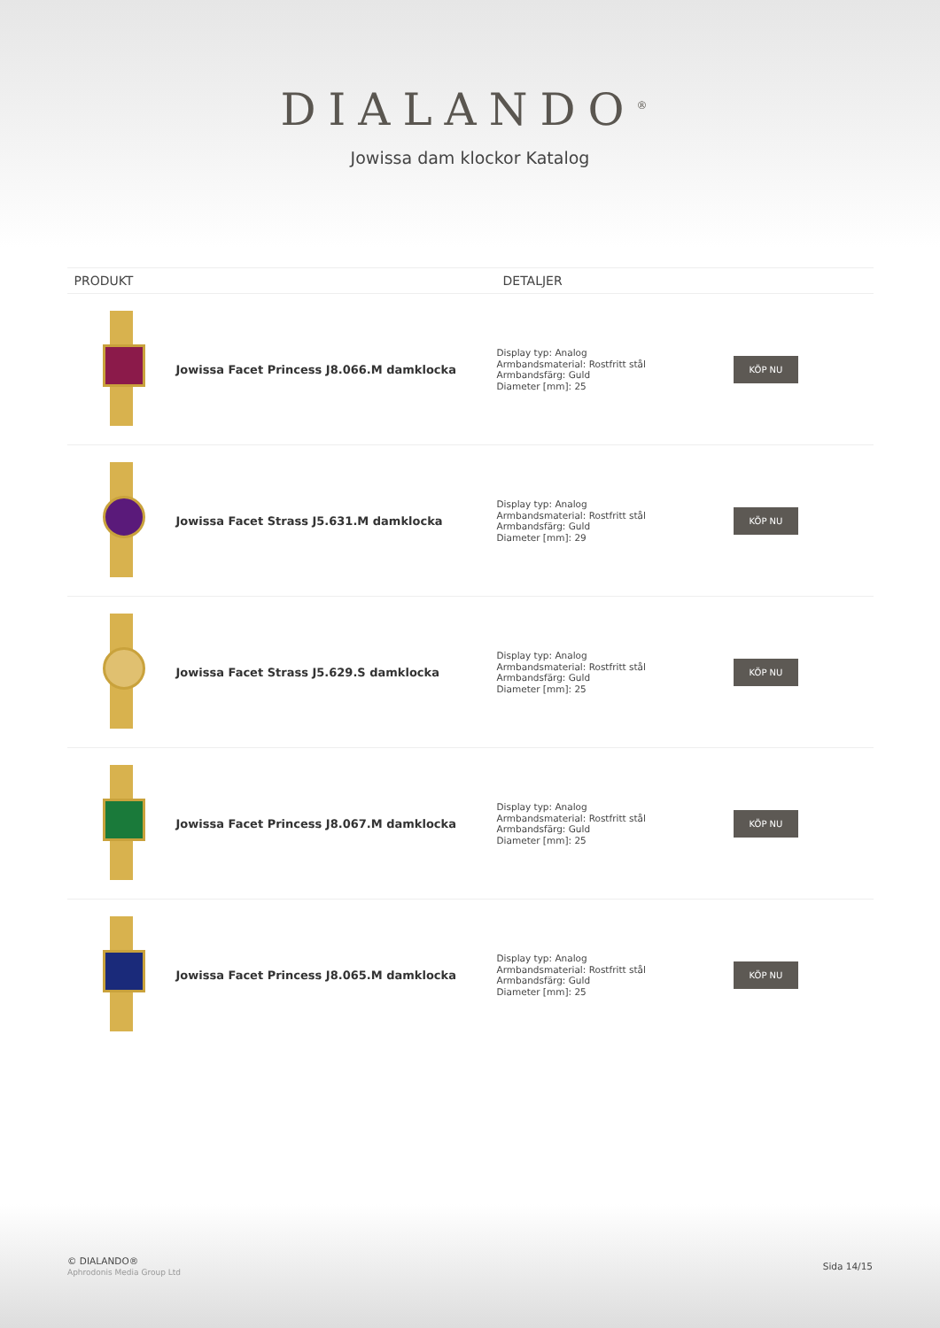DIALANDO<sup>®</sup>
Jowissa dam klockor Katalog
| PRODUKT | | DETALJER | |
| --- | --- | --- | --- |
| | Jowissa Facet Princess J8.066.M damklocka | Display typ: Analog Armbandsmaterial: Rostfritt stål Armbandsfärg: Guld Diameter [mm]: 25 | KÖP NU |
| | Jowissa Facet Strass J5.631.M damklocka | Display typ: Analog Armbandsmaterial: Rostfritt stål Armbandsfärg: Guld Diameter [mm]: 29 | KÖP NU |
| | Jowissa Facet Strass J5.629.S damklocka | Display typ: Analog Armbandsmaterial: Rostfritt stål Armbandsfärg: Guld Diameter [mm]: 25 | KÖP NU |
| | Jowissa Facet Princess J8.067.M damklocka | Display typ: Analog Armbandsmaterial: Rostfritt stål Armbandsfärg: Guld Diameter [mm]: 25 | KÖP NU |
| | Jowissa Facet Princess J8.065.M damklocka | Display typ: Analog Armbandsmaterial: Rostfritt stål Armbandsfärg: Guld Diameter [mm]: 25 | KÖP NU |
© DIALANDO®
Aphrodonis Media Group Ltd
Sida 14/15